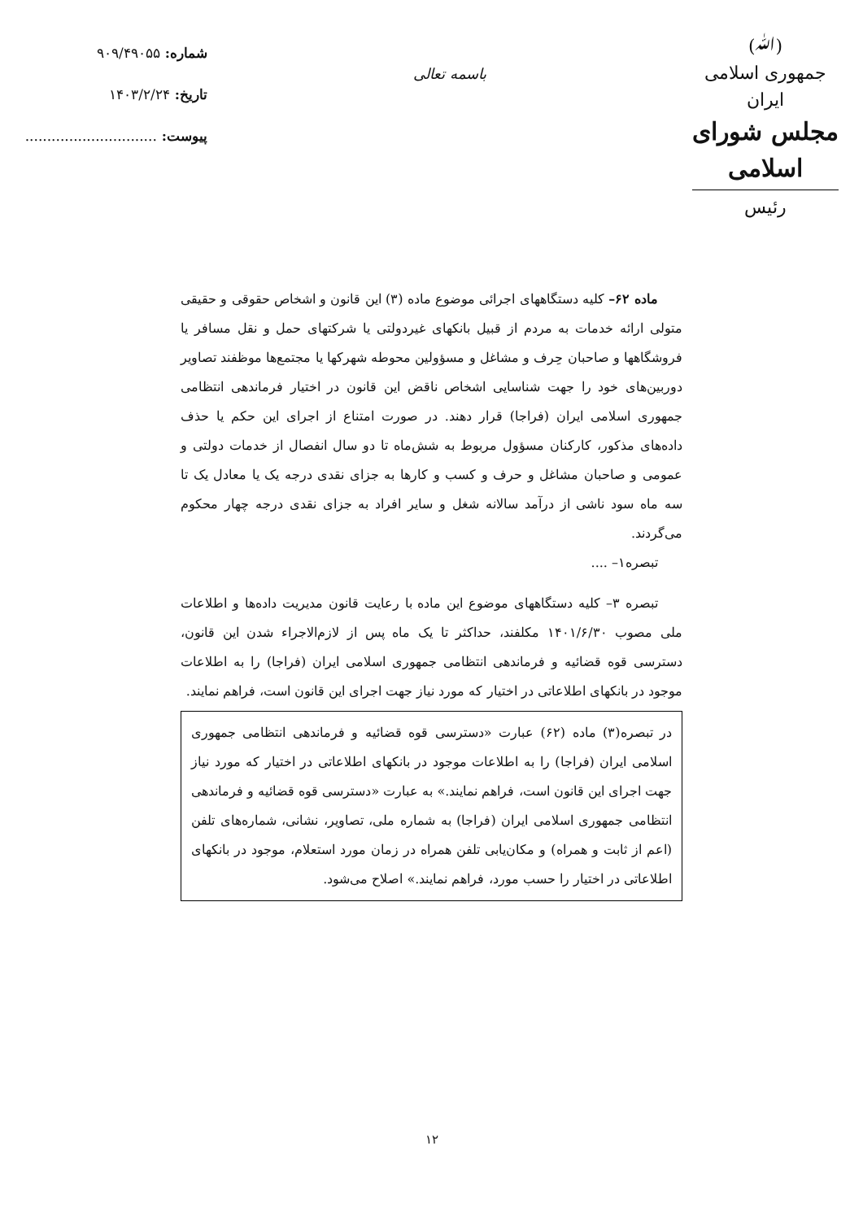(ﷲ)
جمهوری اسلامی ایران
مجلس شورای اسلامی
رئیس
باسمه تعالی
شماره: ۹۰۹/۴۹۰۵۵
تاریخ: ۱۴۰۳/۲/۲۴
پیوست: ..............................
ماده ۶۲– کلیه دستگاههای اجرائی موضوع ماده (۳) این قانون و اشخاص حقوقی و حقیقی متولی ارائه خدمات به مردم از قبیل بانکهای غیردولتی یا شرکتهای حمل و نقل مسافر یا فروشگاهها و صاحبان حِرف و مشاغل و مسؤولین محوطه شهرکها یا مجتمع‌ها موظفند تصاویر دوربین‌های خود را جهت شناسایی اشخاص ناقض این قانون در اختیار فرماندهی انتظامی جمهوری اسلامی ایران (فراجا) قرار دهند. در صورت امتناع از اجرای این حکم یا حذف داده‌های مذکور، کارکنان مسؤول مربوط به شش‌ماه تا دو سال انفصال از خدمات دولتی و عمومی و صاحبان مشاغل و حرف و کسب و کارها به جزای نقدی درجه یک یا معادل یک تا سه ماه سود ناشی از درآمد سالانه شغل و سایر افراد به جزای نقدی درجه چهار محکوم می‌گردند.
تبصره۱– ....
تبصره ۳– کلیه دستگاههای موضوع این ماده با رعایت قانون مدیریت داده‌ها و اطلاعات ملی مصوب ۱۴۰۱/۶/۳۰ مکلفند، حداکثر تا یک ماه پس از لازم‌الاجراء شدن این قانون، دسترسی قوه قضائیه و فرماندهی انتظامی جمهوری اسلامی ایران (فراجا) را به اطلاعات موجود در بانکهای اطلاعاتی در اختیار که مورد نیاز جهت اجرای این قانون است، فراهم نمایند.
در تبصره(۳) ماده (۶۲) عبارت «دسترسی قوه قضائیه و فرماندهی انتظامی جمهوری اسلامی ایران (فراجا) را به اطلاعات موجود در بانکهای اطلاعاتی در اختیار که مورد نیاز جهت اجرای این قانون است، فراهم نمایند.» به عبارت «دسترسی قوه قضائیه و فرماندهی انتظامی جمهوری اسلامی ایران (فراجا) به شماره ملی، تصاویر، نشانی، شماره‌های تلفن (اعم از ثابت و همراه) و مکان‌یابی تلفن همراه در زمان مورد استعلام، موجود در بانکهای اطلاعاتی در اختیار را حسب مورد، فراهم نمایند.» اصلاح می‌شود.
۱۲